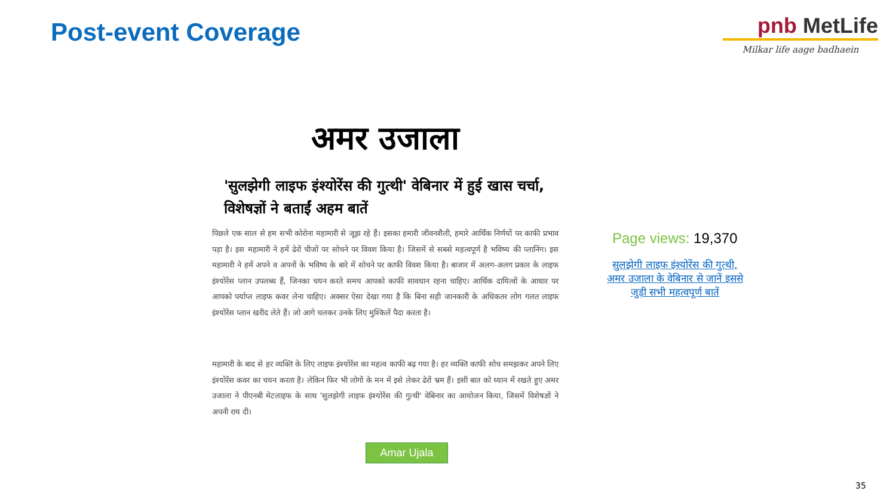Post-event Coverage
pnb MetLife
Milkar life aage badhaein
अमर उजाला
'सुलझेगी लाइफ इंश्योरेंस की गुत्थी' वेबिनार में हुई खास चर्चा, विशेषज्ञों ने बताईं अहम बातें
पिछले एक साल से हम सभी कोरोना महामारी से जूझ रहे हैं। इसका हमारी जीवनशैली, हमारे आर्थिक निर्णयों पर काफी प्रभाव पड़ा है। इस महामारी ने हमें ढेरों चीजों पर सोचने पर विवश किया है। जिसमें से सबसे महत्वपूर्ण है भविष्य की प्लानिंग। इस महामारी ने हमें अपने व अपनों के भविष्य के बारे में सोचने पर काफी विवश किया है। बाजार में अलग-अलग प्रकार के लाइफ इंश्योरेंस प्लान उपलब्ध हैं, जिनका चयन करते समय आपको काफी सावधान रहना चाहिए। आर्थिक दायित्वों के आधार पर आपको पर्याप्त लाइफ कवर लेना चाहिए। अक्सर ऐसा देखा गया है कि बिना सही जानकारी के अधिकतर लोग गलत लाइफ इंश्योरेंस प्लान खरीद लेते हैं। जो आगे चलकर उनके लिए मुश्किलें पैदा करता है।
महामारी के बाद से हर व्यक्ति के लिए लाइफ इंश्योरेंस का महत्व काफी बढ़ गया है। हर व्यक्ति काफी सोच समझकर अपने लिए इंश्योरेंस कवर का चयन करता है। लेकिन फिर भी लोगों के मन में इसे लेकर ढेरों भ्रम हैं। इसी बात को ध्यान में रखते हुए अमर उजाला ने पीएनबी मेटलाइफ के साथ 'सुलझेगी लाइफ इंश्योरेंस की गुत्थी' वेबिनार का आयोजन किया, जिसमें विशेषज्ञों ने अपनी राय दी।
Amar Ujala
Page views: 19,370
सुलझेगी लाइफ इंश्योरेंस की गुत्थी, अमर उजाला के वेबिनार से जानें इससे जुड़ी सभी महत्वपूर्ण बातें
35